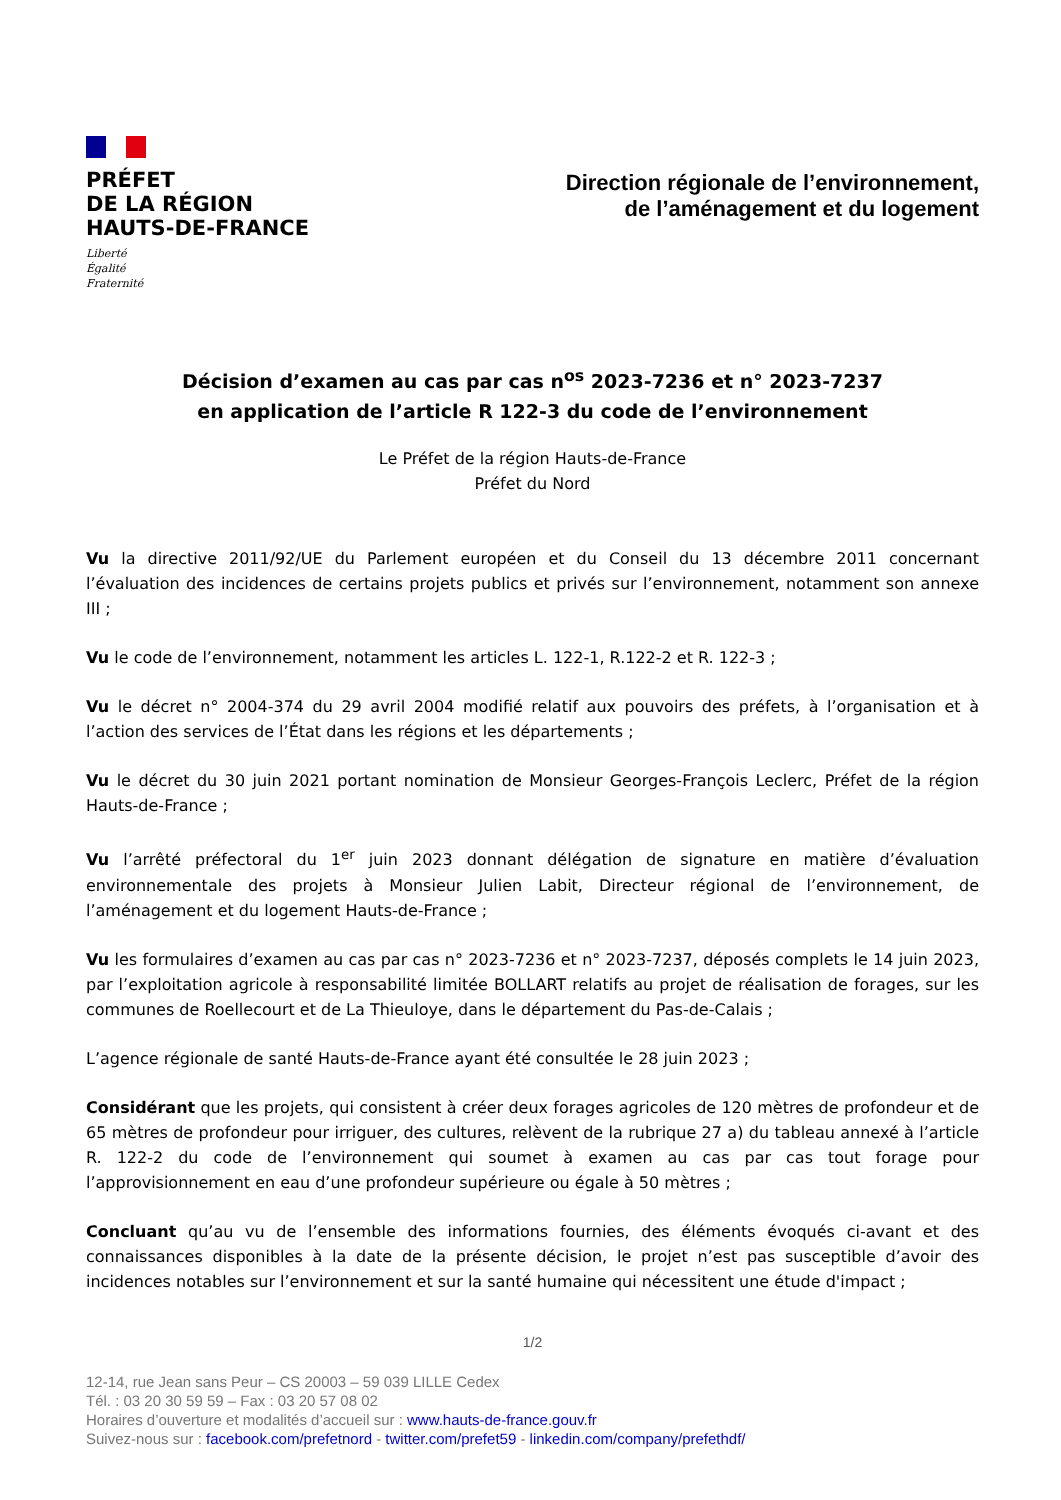PRÉFET
DE LA RÉGION
HAUTS-DE-FRANCE
Liberté
Égalité
Fraternité
Direction régionale de l’environnement,
de l’aménagement et du logement
Décision d’examen au cas par cas n<sup>os</sup> 2023-7236 et n° 2023-7237
en application de l’article R 122-3 du code de l’environnement
Le Préfet de la région Hauts-de-France
Préfet du Nord
Vu la directive 2011/92/UE du Parlement européen et du Conseil du 13 décembre 2011 concernant l’évaluation des incidences de certains projets publics et privés sur l’environnement, notamment son annexe III ;
Vu le code de l’environnement, notamment les articles L. 122-1, R.122-2 et R. 122-3 ;
Vu le décret n° 2004-374 du 29 avril 2004 modifié relatif aux pouvoirs des préfets, à l’organisation et à l’action des services de l’État dans les régions et les départements ;
Vu le décret du 30 juin 2021 portant nomination de Monsieur Georges-François Leclerc, Préfet de la région Hauts-de-France ;
Vu l’arrêté préfectoral du 1<sup>er</sup> juin 2023 donnant délégation de signature en matière d’évaluation environnementale des projets à Monsieur Julien Labit, Directeur régional de l’environnement, de l’aménagement et du logement Hauts-de-France ;
Vu les formulaires d’examen au cas par cas n° 2023-7236 et n° 2023-7237, déposés complets le 14 juin 2023, par l’exploitation agricole à responsabilité limitée BOLLART relatifs au projet de réalisation de forages, sur les communes de Roellecourt et de La Thieuloye, dans le département du Pas-de-Calais ;
L’agence régionale de santé Hauts-de-France ayant été consultée le 28 juin 2023 ;
Considérant que les projets, qui consistent à créer deux forages agricoles de 120 mètres de profondeur et de 65 mètres de profondeur pour irriguer, des cultures, relèvent de la rubrique 27 a) du tableau annexé à l’article R. 122-2 du code de l’environnement qui soumet à examen au cas par cas tout forage pour l’approvisionnement en eau d’une profondeur supérieure ou égale à 50 mètres ;
Concluant qu’au vu de l’ensemble des informations fournies, des éléments évoqués ci-avant et des connaissances disponibles à la date de la présente décision, le projet n’est pas susceptible d’avoir des incidences notables sur l’environnement et sur la santé humaine qui nécessitent une étude d'impact ;
1/2
12-14, rue Jean sans Peur – CS 20003 – 59 039 LILLE Cedex
Tél. : 03 20 30 59 59 – Fax : 03 20 57 08 02
Horaires d’ouverture et modalités d’accueil sur : www.hauts-de-france.gouv.fr
Suivez-nous sur : facebook.com/prefetnord - twitter.com/prefet59 - linkedin.com/company/prefethdf/